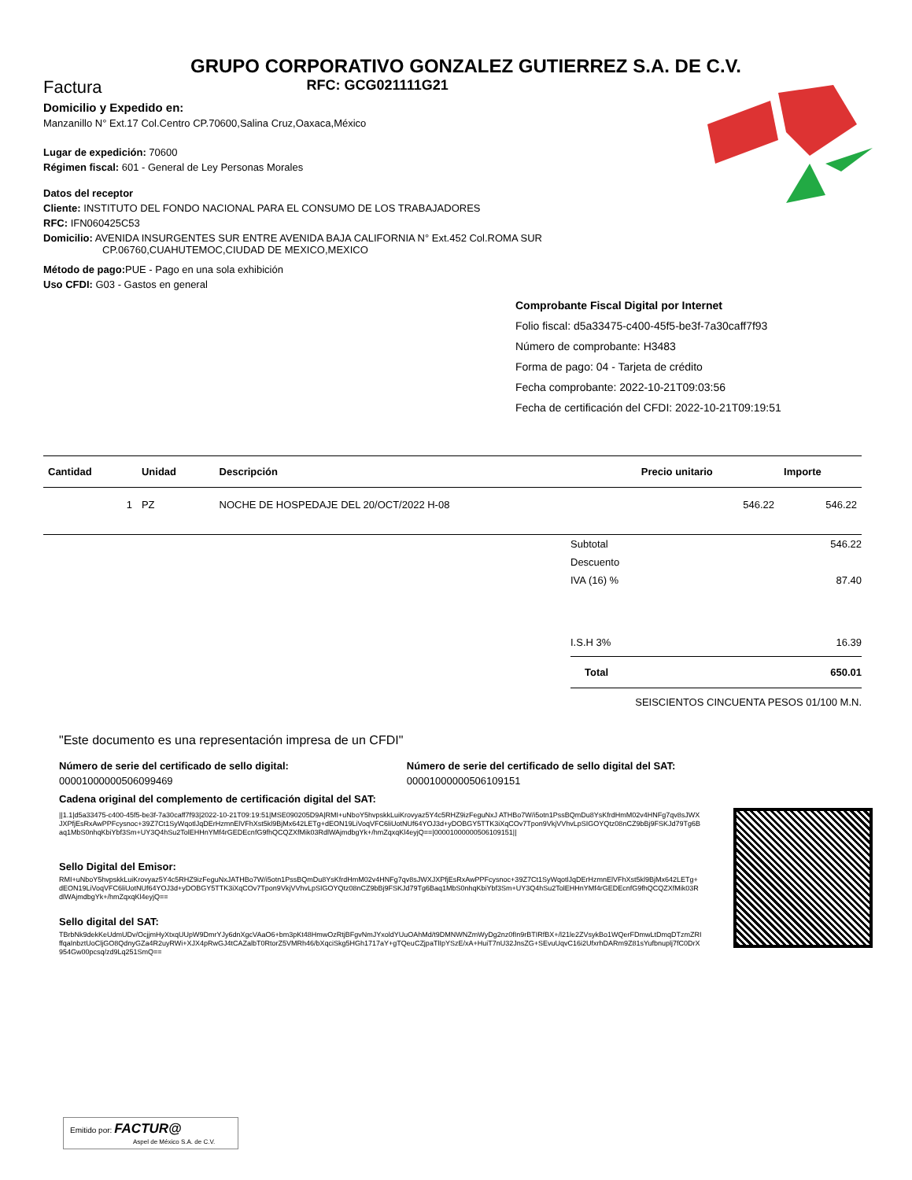GRUPO CORPORATIVO GONZALEZ GUTIERREZ S.A. DE C.V.
Factura RFC: GCG021111G21
Domicilio y Expedido en:
Manzanillo N° Ext.17 Col.Centro CP.70600,Salina Cruz,Oaxaca,México
Lugar de expedición: 70600
Régimen fiscal: 601 - General de Ley Personas Morales
Datos del receptor
Cliente: INSTITUTO DEL FONDO NACIONAL PARA EL CONSUMO DE LOS TRABAJADORES
RFC: IFN060425C53
Domicilio: AVENIDA INSURGENTES SUR ENTRE AVENIDA BAJA CALIFORNIA N° Ext.452 Col.ROMA SUR
CP.06760,CUAHUTEMOC,CIUDAD DE MEXICO,MEXICO
Método de pago: PUE - Pago en una sola exhibición
Uso CFDI: G03 - Gastos en general
Comprobante Fiscal Digital por Internet
Folio fiscal: d5a33475-c400-45f5-be3f-7a30caff7f93
Número de comprobante: H3483
Forma de pago: 04 - Tarjeta de crédito
Fecha comprobante: 2022-10-21T09:03:56
Fecha de certificación del CFDI: 2022-10-21T09:19:51
| Cantidad | Unidad | Descripción | Precio unitario | Importe |
| --- | --- | --- | --- | --- |
| 1 | PZ | NOCHE DE HOSPEDAJE DEL 20/OCT/2022 H-08 | 546.22 | 546.22 |
| Subtotal | 546.22 |
| Descuento | |
| IVA (16) % | 87.40 |
| I.S.H 3% | 16.39 |
| Total | 650.01 |
| SEISCIENTOS CINCUENTA PESOS 01/100 M.N. | |
"Este documento es una representación impresa de un CFDI"
Número de serie del certificado de sello digital:
00001000000506099469
Número de serie del certificado de sello digital del SAT:
00001000000506109151
Cadena original del complemento de certificación digital del SAT:
||1.1|d5a33475-c400-45f5-be3f-7a30caff7f93|2022-10-21T09:19:51|MSE090205D9A|RMI+uNboY5hvpskkLuiKrovyaz5Y4c5RHZ9izFeguNxJ ATHBo7W/i5otn1PssBQmDu8YsKfrdHmM02v4HNFg7qv8sJWXJXPfjEsRxAwPPFcysnoc+39Z7Ct1SyWqotlJqDErHzmnElVFhXst5kl9BjMx642LETg+dEON19LiVoqVFC6liUotNUf64YOJ3d+yDOBGY5TTK3iXqCOv7Tpon9VkjVVhvLpSIGOYQtz08nCZ9bBj9FSKJd79Tg6Baq1MbS0nhqKbiYbf3Sm+UY3Q4hSu2TolEHHnYMf4rGEDEcnfG9fhQCQZXfMik03RdlWAjmdbgYk+/hmZqxqKl4eyjQ==|00001000000506109151||
Sello Digital del Emisor:
RMI+uNboY5hvpskkLuiKrovyaz5Y4c5RHZ9izFeguNxJATHBo7W/i5otn1PssBQmDu8YsKfrdHmM02v4HNFg7qv8sJWXJXPfjEsRxAwPPFcysnoc+39Z7Ct1SyWqotlJqDErHzmnElVFhXst5kl9BjMx642LETg+dEON19LiVoqVFC6liUotNUf64YOJ3d+yDOBGY5TTK3iXqCOv7Tpon9VkjVVhvLpSIGOYQtz08nCZ9bBj9FSKJd79Tg6Baq1MbS0nhqKbiYbf3Sm+UY3Q4hSu2TolEHHnYMf4rGEDEcnfG9fhQCQZXfMik03RdlWAjmdbgYk+/hmZqxqKl4eyjQ==
Sello digital del SAT:
TBrbNk9dekKeUdmUDv/OcjjmHyXtxqUUpW9DmrYJy6dnXgcVAaO6+bm3pKt48HmwOzRtjBFgvNmJYxoldYUuOAhMd/t9DMNWNZmWyDg2nz0fIn9rBTIRfBX+/l21le2ZVsykBo1WQerFDmwLtDmqDTzmZRIffqaInbztUoCljGO8QdnyGZa4R2uyRWi+XJX4pRwGJ4tCAZalbT0RtorZ5VMRh46/bXqciSkg5HGh1717aY+gTQeuCZjpaTlIpYSzE/xA+HuiT7nU32JnsZG+SEvuUqvC16i2UfxrhDARm9Z81sYufbnuplj7fC0DrX954Gw00pcsq/zd9Lq251SmQ==
Emitido por: FACTUR@
Aspel de México S.A. de C.V.